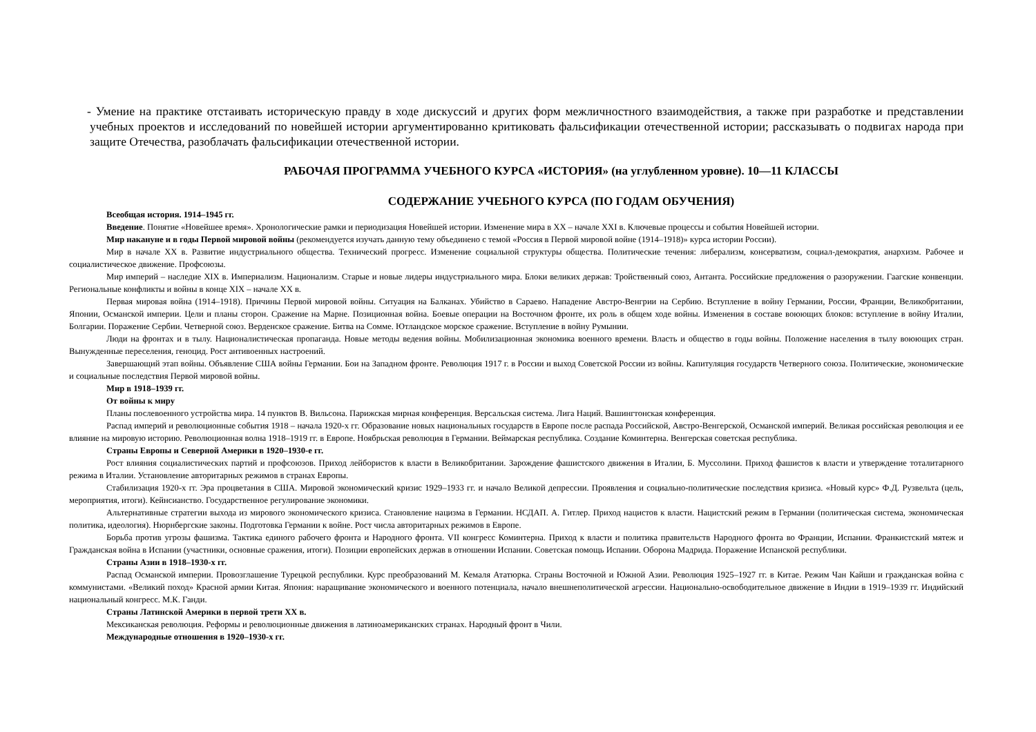- Умение на практике отстаивать историческую правду в ходе дискуссий и других форм межличностного взаимодействия, а также при разработке и представлении учебных проектов и исследований по новейшей истории аргументированно критиковать фальсификации отечественной истории; рассказывать о подвигах народа при защите Отечества, разоблачать фальсификации отечественной истории.
РАБОЧАЯ ПРОГРАММА УЧЕБНОГО КУРСА «ИСТОРИЯ» (на углубленном уровне). 10—11 КЛАССЫ
СОДЕРЖАНИЕ УЧЕБНОГО КУРСА (ПО ГОДАМ ОБУЧЕНИЯ)
Всеобщая история. 1914–1945 гг.
Введение. Понятие «Новейшее время». Хронологические рамки и периодизация Новейшей истории. Изменение мира в XX – начале XXI в. Ключевые процессы и события Новейшей истории.
Мир накануне и в годы Первой мировой войны (рекомендуется изучать данную тему объединено с темой «Россия в Первой мировой войне (1914–1918)» курса истории России).
Мир в начале XX в. Развитие индустриального общества. Технический прогресс. Изменение социальной структуры общества. Политические течения: либерализм, консерватизм, социал-демократия, анархизм. Рабочее и социалистическое движение. Профсоюзы.
Мир империй – наследие XIX в. Империализм. Национализм. Старые и новые лидеры индустриального мира. Блоки великих держав: Тройственный союз, Антанта. Российские предложения о разоружении. Гаагские конвенции. Региональные конфликты и войны в конце XIX – начале XX в.
Первая мировая война (1914–1918). Причины Первой мировой войны. Ситуация на Балканах. Убийство в Сараево. Нападение Австро-Венгрии на Сербию. Вступление в войну Германии, России, Франции, Великобритании, Японии, Османской империи. Цели и планы сторон. Сражение на Марне. Позиционная война. Боевые операции на Восточном фронте, их роль в общем ходе войны. Изменения в составе воюющих блоков: вступление в войну Италии, Болгарии. Поражение Сербии. Четверной союз. Верденское сражение. Битва на Сомме. Ютландское морское сражение. Вступление в войну Румынии.
Люди на фронтах и в тылу. Националистическая пропаганда. Новые методы ведения войны. Мобилизационная экономика военного времени. Власть и общество в годы войны. Положение населения в тылу воюющих стран. Вынужденные переселения, геноцид. Рост антивоенных настроений.
Завершающий этап войны. Объявление США войны Германии. Бои на Западном фронте. Революция 1917 г. в России и выход Советской России из войны. Капитуляция государств Четверного союза. Политические, экономические и социальные последствия Первой мировой войны.
Мир в 1918–1939 гг.
От войны к миру
Планы послевоенного устройства мира. 14 пунктов В. Вильсона. Парижская мирная конференция. Версальская система. Лига Наций. Вашингтонская конференция.
Распад империй и революционные события 1918 – начала 1920-х гг. Образование новых национальных государств в Европе после распада Российской, Австро-Венгерской, Османской империй. Великая российская революция и ее влияние на мировую историю. Революционная волна 1918–1919 гг. в Европе. Ноябрьская революция в Германии. Веймарская республика. Создание Коминтерна. Венгерская советская республика.
Страны Европы и Северной Америки в 1920–1930-е гг.
Рост влияния социалистических партий и профсоюзов. Приход лейбористов к власти в Великобритании. Зарождение фашистского движения в Италии, Б. Муссолини. Приход фашистов к власти и утверждение тоталитарного режима в Италии. Установление авторитарных режимов в странах Европы.
Стабилизация 1920-х гг. Эра процветания в США. Мировой экономический кризис 1929–1933 гг. и начало Великой депрессии. Проявления и социально-политические последствия кризиса. «Новый курс» Ф.Д. Рузвельта (цель, мероприятия, итоги). Кейнсианство. Государственное регулирование экономики.
Альтернативные стратегии выхода из мирового экономического кризиса. Становление нацизма в Германии. НСДАП. А. Гитлер. Приход нацистов к власти. Нацистский режим в Германии (политическая система, экономическая политика, идеология). Нюрнбергские законы. Подготовка Германии к войне. Рост числа авторитарных режимов в Европе.
Борьба против угрозы фашизма. Тактика единого рабочего фронта и Народного фронта. VII конгресс Коминтерна. Приход к власти и политика правительств Народного фронта во Франции, Испании. Франкистский мятеж и Гражданская война в Испании (участники, основные сражения, итоги). Позиции европейских держав в отношении Испании. Советская помощь Испании. Оборона Мадрида. Поражение Испанской республики.
Страны Азии в 1918–1930-х гг.
Распад Османской империи. Провозглашение Турецкой республики. Курс преобразований М. Кемаля Ататюрка. Страны Восточной и Южной Азии. Революция 1925–1927 гг. в Китае. Режим Чан Кайши и гражданская война с коммунистами. «Великий поход» Красной армии Китая. Япония: наращивание экономического и военного потенциала, начало внешнеполитической агрессии. Национально-освободительное движение в Индии в 1919–1939 гг. Индийский национальный конгресс. М.К. Ганди.
Страны Латинской Америки в первой трети XX в.
Мексиканская революция. Реформы и революционные движения в латиноамериканских странах. Народный фронт в Чили.
Международные отношения в 1920–1930-х гг.